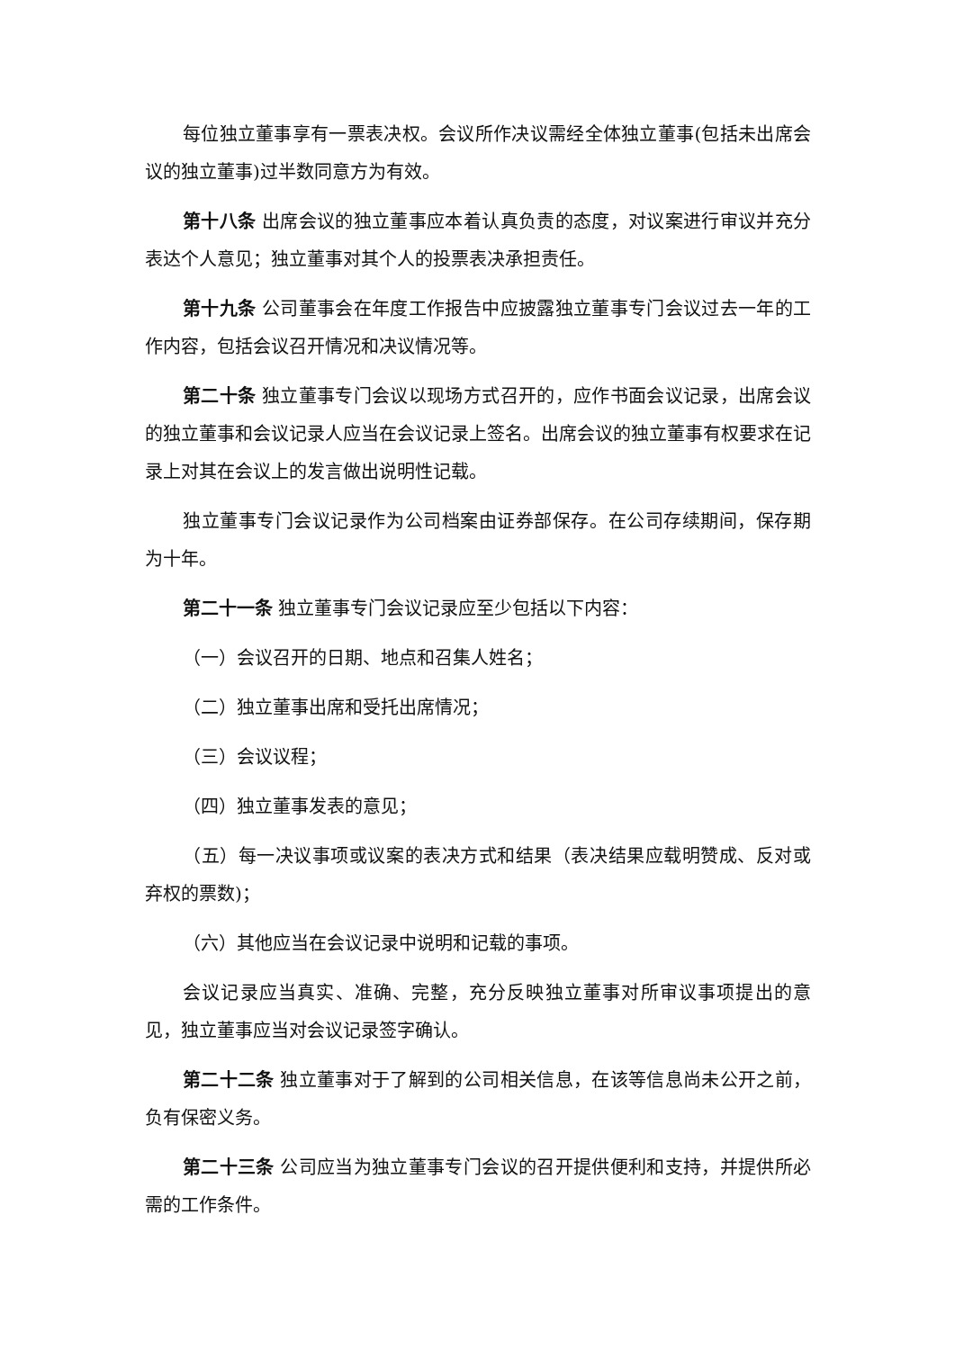每位独立董事享有一票表决权。会议所作决议需经全体独立董事(包括未出席会议的独立董事)过半数同意方为有效。
第十八条 出席会议的独立董事应本着认真负责的态度，对议案进行审议并充分表达个人意见；独立董事对其个人的投票表决承担责任。
第十九条 公司董事会在年度工作报告中应披露独立董事专门会议过去一年的工作内容，包括会议召开情况和决议情况等。
第二十条 独立董事专门会议以现场方式召开的，应作书面会议记录，出席会议的独立董事和会议记录人应当在会议记录上签名。出席会议的独立董事有权要求在记录上对其在会议上的发言做出说明性记载。
独立董事专门会议记录作为公司档案由证券部保存。在公司存续期间，保存期为十年。
第二十一条 独立董事专门会议记录应至少包括以下内容：
（一）会议召开的日期、地点和召集人姓名；
（二）独立董事出席和受托出席情况；
（三）会议议程；
（四）独立董事发表的意见；
（五）每一决议事项或议案的表决方式和结果（表决结果应载明赞成、反对或弃权的票数)；
（六）其他应当在会议记录中说明和记载的事项。
会议记录应当真实、准确、完整，充分反映独立董事对所审议事项提出的意见，独立董事应当对会议记录签字确认。
第二十二条 独立董事对于了解到的公司相关信息，在该等信息尚未公开之前，负有保密义务。
第二十三条 公司应当为独立董事专门会议的召开提供便利和支持，并提供所必需的工作条件。